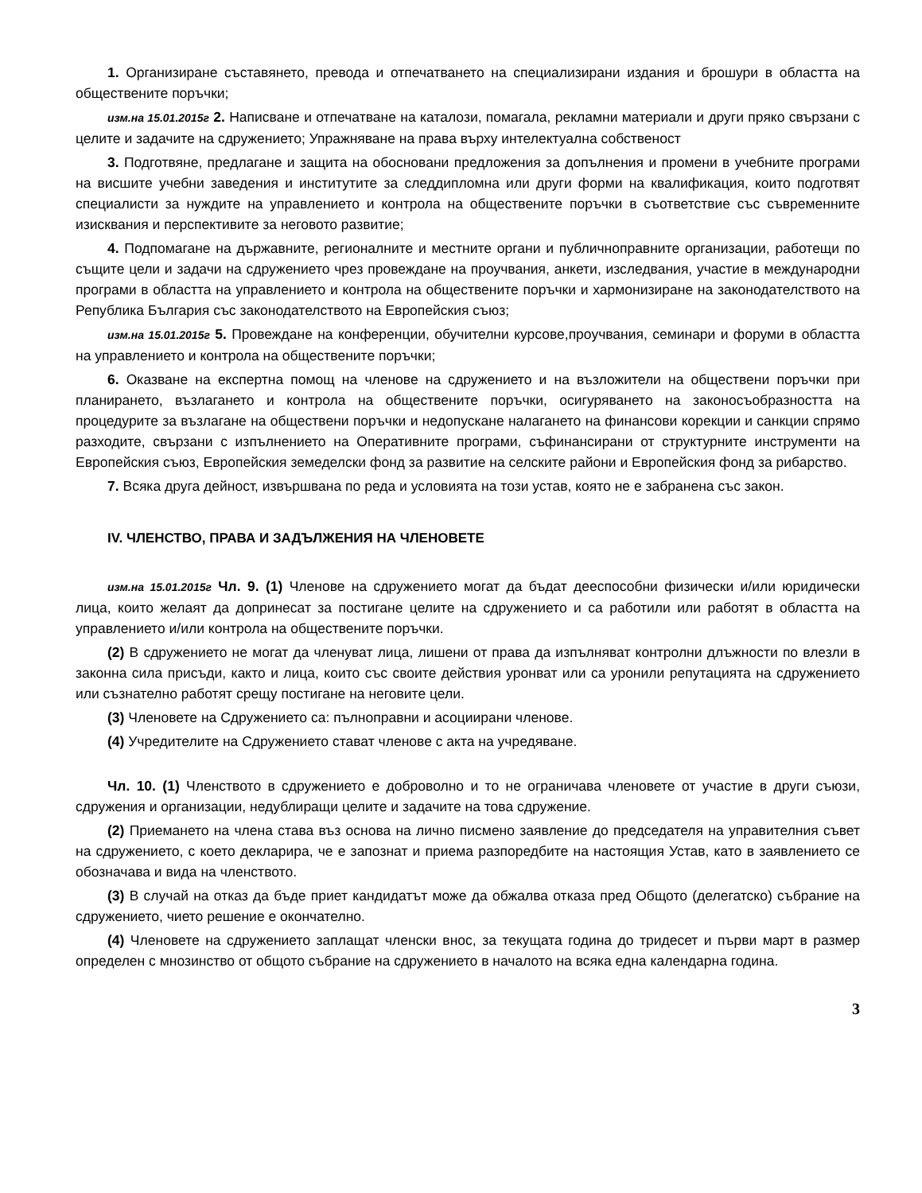1. Организиране съставянето, превода и отпечатването на специализирани издания и брошури в областта на обществените поръчки;
изм.на 15.01.2015г 2. Написване и отпечатване на каталози, помагала, рекламни материали и други пряко свързани с целите и задачите на сдружението; Упражняване на права върху интелектуална собственост
3. Подготвяне, предлагане и защита на обосновани предложения за допълнения и промени в учебните програми на висшите учебни заведения и институтите за следдипломна или други форми на квалификация, които подготвят специалисти за нуждите на управлението и контрола на обществените поръчки в съответствие със съвременните изисквания и перспективите за неговото развитие;
4. Подпомагане на държавните, регионалните и местните органи и публичноправните организации, работещи по същите цели и задачи на сдружението чрез провеждане на проучвания, анкети, изследвания, участие в международни програми в областта на управлението и контрола на обществените поръчки и хармонизиране на законодателството на Република България със законодателството на Европейския съюз;
изм.на 15.01.2015г 5. Провеждане на конференции, обучителни курсове,проучвания, семинари и форуми в областта на управлението и контрола на обществените поръчки;
6. Оказване на експертна помощ на членове на сдружението и на възложители на обществени поръчки при планирането, възлагането и контрола на обществените поръчки, осигуряването на законосъобразността на процедурите за възлагане на обществени поръчки и недопускане налагането на финансови корекции и санкции спрямо разходите, свързани с изпълнението на Оперативните програми, съфинансирани от структурните инструменти на Европейския съюз, Европейския земеделски фонд за развитие на селските райони и Европейския фонд за рибарство.
7. Всяка друга дейност, извършвана по реда и условията на този устав, която не е забранена със закон.
IV. ЧЛЕНСТВО, ПРАВА И ЗАДЪЛЖЕНИЯ НА ЧЛЕНОВЕТЕ
изм.на 15.01.2015г Чл. 9. (1) Членове на сдружението могат да бъдат дееспособни физически и/или юридически лица, които желаят да допринесат за постигане целите на сдружението и са работили или работят в областта на управлението и/или контрола на обществените поръчки.
(2) В сдружението не могат да членуват лица, лишени от права да изпълняват контролни длъжности по влезли в законна сила присъди, както и лица, които със своите действия уронват или са уронили репутацията на сдружението или съзнателно работят срещу постигане на неговите цели.
(3) Членовете на Сдружението са: пълноправни и асоциирани членове.
(4) Учредителите на Сдружението стават членове с акта на учредяване.
Чл. 10. (1) Членството в сдружението е доброволно и то не ограничава членовете от участие в други съюзи, сдружения и организации, недублиращи целите и задачите на това сдружение.
(2) Приемането на члена става въз основа на лично писмено заявление до председателя на управителния съвет на сдружението, с което декларира, че е запознат и приема разпоредбите на настоящия Устав, като в заявлението се обозначава и вида на членството.
(3) В случай на отказ да бъде приет кандидатът може да обжалва отказа пред Общото (делегатско) събрание на сдружението, чието решение е окончателно.
(4) Членовете на сдружението заплащат членски внос, за текущата година до тридесет и първи март в размер определен с мнозинство от общото събрание на сдружението в началото на всяка една календарна година.
3